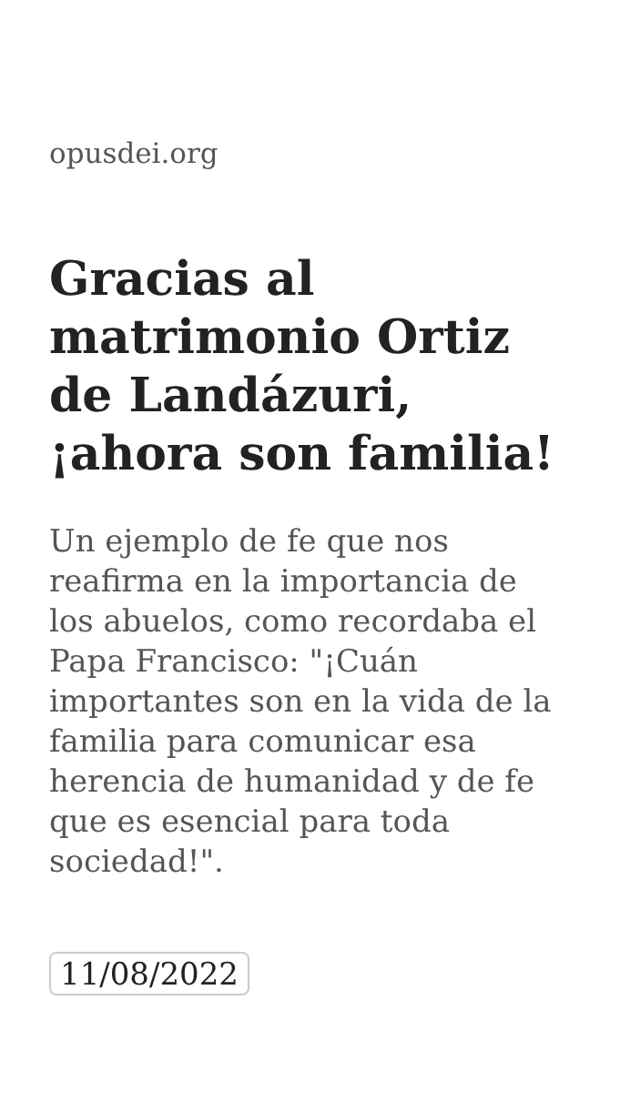opusdei.org
Gracias al matrimonio Ortiz de Landázuri, ¡ahora son familia!
Un ejemplo de fe que nos reafirma en la importancia de los abuelos, como recordaba el Papa Francisco: "¡Cuán importantes son en la vida de la familia para comunicar esa herencia de humanidad y de fe que es esencial para toda sociedad!".
11/08/2022